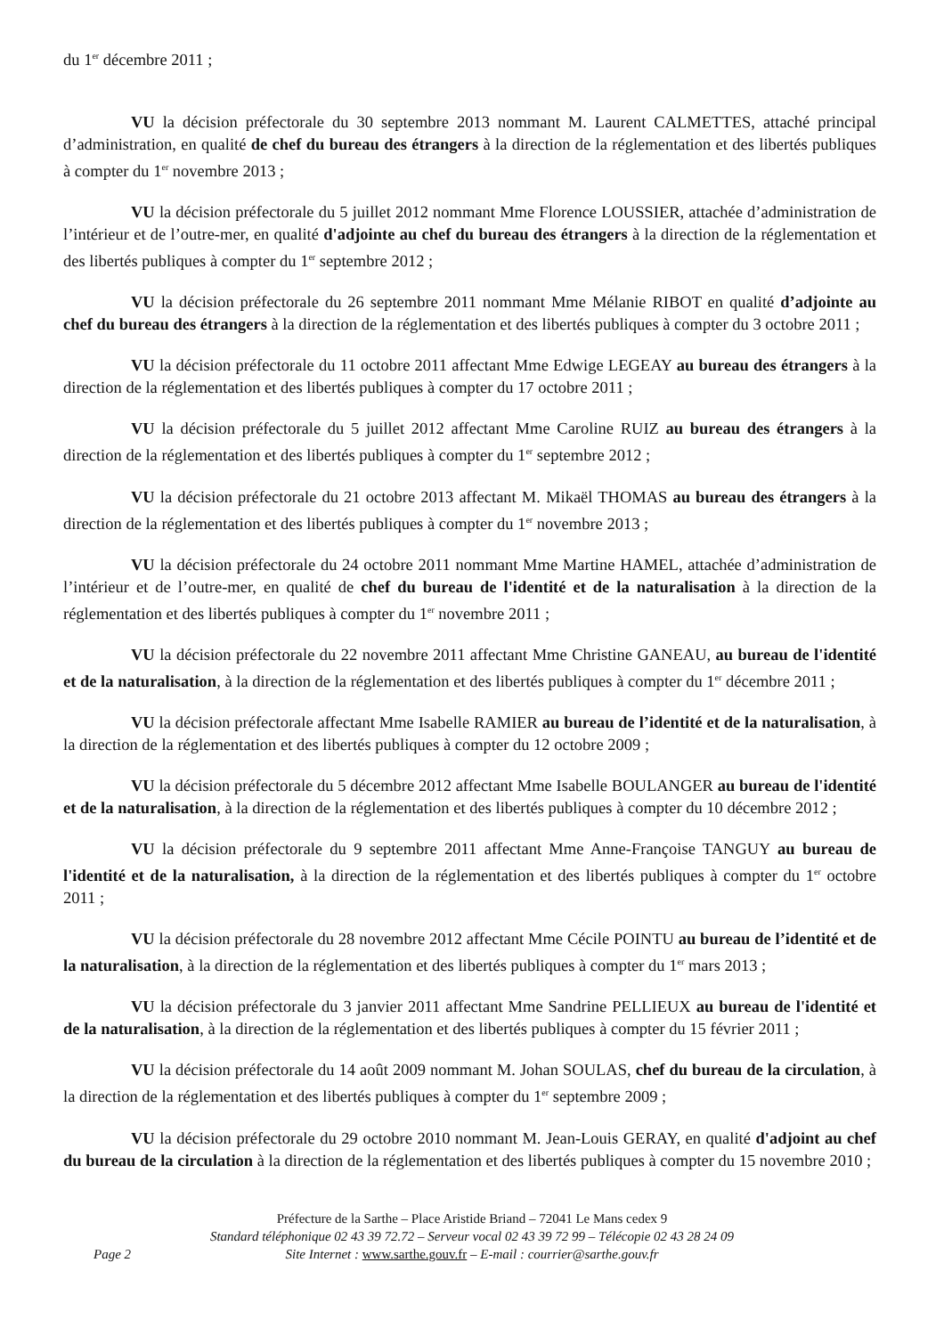du 1<sup>er</sup> décembre 2011 ;
VU la décision préfectorale du 30 septembre 2013 nommant M. Laurent CALMETTES, attaché principal d’administration, en qualité de chef du bureau des étrangers à la direction de la réglementation et des libertés publiques à compter du 1<sup>er</sup> novembre 2013 ;
VU la décision préfectorale du 5 juillet 2012 nommant Mme Florence LOUSSIER, attachée d’administration de l’intérieur et de l’outre-mer, en qualité d'adjointe au chef du bureau des étrangers à la direction de la réglementation et des libertés publiques à compter du 1<sup>er</sup> septembre 2012 ;
VU la décision préfectorale du 26 septembre 2011 nommant Mme Mélanie RIBOT en qualité d’adjointe au chef du bureau des étrangers à la direction de la réglementation et des libertés publiques à compter du 3 octobre 2011 ;
VU la décision préfectorale du 11 octobre 2011 affectant Mme Edwige LEGEAY au bureau des étrangers à la direction de la réglementation et des libertés publiques à compter du 17 octobre 2011 ;
VU la décision préfectorale du 5 juillet 2012 affectant Mme Caroline RUIZ au bureau des étrangers à la direction de la réglementation et des libertés publiques à compter du 1<sup>er</sup> septembre 2012 ;
VU la décision préfectorale du 21 octobre 2013 affectant M. Mikaël THOMAS au bureau des étrangers à la direction de la réglementation et des libertés publiques à compter du 1<sup>er</sup> novembre 2013 ;
VU la décision préfectorale du 24 octobre 2011 nommant Mme Martine HAMEL, attachée d’administration de l’intérieur et de l’outre-mer, en qualité de chef du bureau de l'identité et de la naturalisation à la direction de la réglementation et des libertés publiques à compter du 1<sup>er</sup> novembre 2011 ;
VU la décision préfectorale du 22 novembre 2011 affectant Mme Christine GANEAU, au bureau de l'identité et de la naturalisation, à la direction de la réglementation et des libertés publiques à compter du 1<sup>er</sup> décembre 2011 ;
VU la décision préfectorale affectant Mme Isabelle RAMIER au bureau de l’identité et de la naturalisation, à la direction de la réglementation et des libertés publiques à compter du 12 octobre 2009 ;
VU la décision préfectorale du 5 décembre 2012 affectant Mme Isabelle BOULANGER au bureau de l'identité et de la naturalisation, à la direction de la réglementation et des libertés publiques à compter du 10 décembre 2012 ;
VU la décision préfectorale du 9 septembre 2011 affectant Mme Anne-Françoise TANGUY au bureau de l'identité et de la naturalisation, à la direction de la réglementation et des libertés publiques à compter du 1<sup>er</sup> octobre 2011 ;
VU la décision préfectorale du 28 novembre 2012 affectant Mme Cécile POINTU au bureau de l’identité et de la naturalisation, à la direction de la réglementation et des libertés publiques à compter du 1<sup>er</sup> mars 2013 ;
VU la décision préfectorale du 3 janvier 2011 affectant Mme Sandrine PELLIEUX au bureau de l'identité et de la naturalisation, à la direction de la réglementation et des libertés publiques à compter du 15 février 2011 ;
VU la décision préfectorale du 14 août 2009 nommant M. Johan SOULAS, chef du bureau de la circulation, à la direction de la réglementation et des libertés publiques à compter du 1<sup>er</sup> septembre 2009 ;
VU la décision préfectorale du 29 octobre 2010 nommant M. Jean-Louis GERAY, en qualité d'adjoint au chef du bureau de la circulation à la direction de la réglementation et des libertés publiques à compter du 15 novembre 2010 ;
Préfecture de la Sarthe – Place Aristide Briand – 72041 Le Mans cedex 9
Standard téléphonique 02 43 39 72.72 – Serveur vocal 02 43 39 72 99 – Télécopie 02 43 28 24 09
Site Internet : www.sarthe.gouv.fr – E-mail : courrier@sarthe.gouv.fr
Page 2